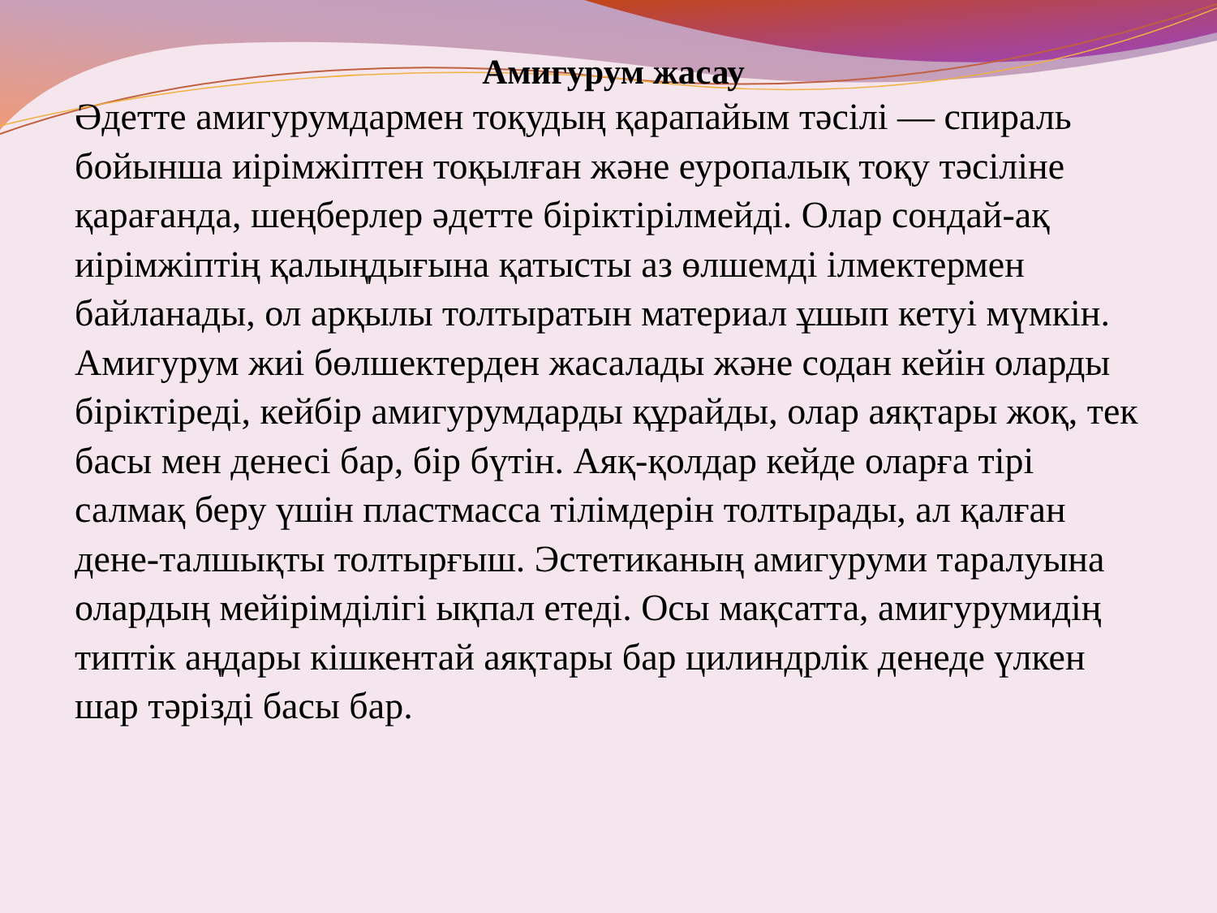Амигурум жасау
Әдетте амигурумдармен тоқудың қарапайым тәсілі — спираль бойынша иірімжіптен тоқылған және еуропалық тоқу тәсіліне қарағанда, шеңберлер әдетте біріктірілмейді. Олар сондай-ақ иірімжіптің қалыңдығына қатысты аз өлшемді ілмектермен байланады, ол арқылы толтыратын материал ұшып кетуі мүмкін. Амигурум жиі бөлшектерден жасалады және содан кейін оларды біріктіреді, кейбір амигурумдарды құрайды, олар аяқтары жоқ, тек басы мен денесі бар, бір бүтін. Аяқ-қолдар кейде оларға тірі салмақ беру үшін пластмасса тілімдерін толтырады, ал қалған дене-талшықты толтырғыш. Эстетиканың амигуруми таралуына олардың мейірімділігі ықпал етеді. Осы мақсатта, амигурумидің типтік аңдары кішкентай аяқтары бар цилиндрлік денеде үлкен шар тәрізді басы бар.